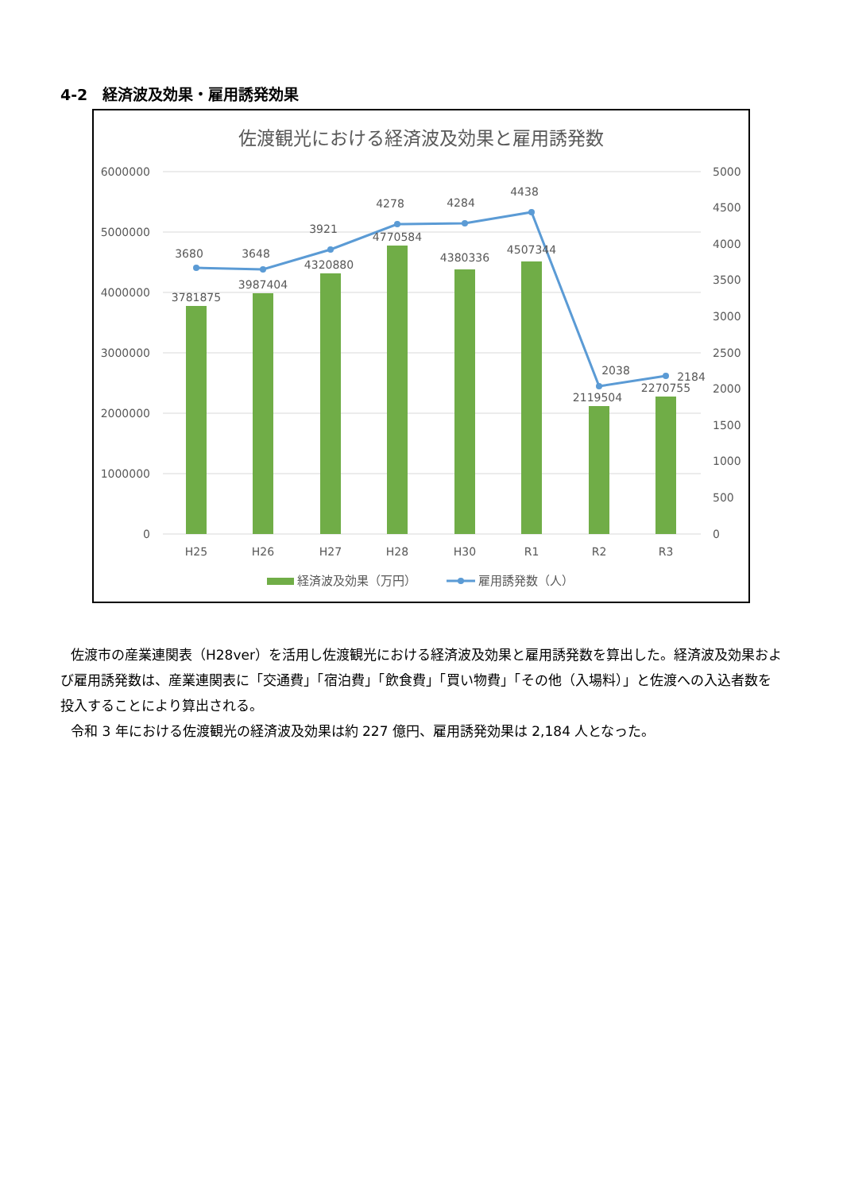4-2　経済波及効果・雇用誘発効果
佐渡観光における経済波及効果と雇用誘発数
6000000
5000000
4000000
3000000
2000000
1000000
0
5000
4500
4000
3500
3000
2500
2000
1500
1000
500
0
3781875
3987404
4320880
4770584
4380336
4507344
2119504
2270755
3680
3648
3921
4278
4284
4438
2038
2184
H25
H26
H27
H28
H30
R1
R2
R3
経済波及効果（万円）
雇用誘発数（人）
佐渡市の産業連関表（H28ver）を活用し佐渡観光における経済波及効果と雇用誘発数を算出した。経済波及効果および雇用誘発数は、産業連関表に「交通費」「宿泊費」「飲食費」「買い物費」「その他（入場料）」と佐渡への入込者数を投入することにより算出される。
令和 3 年における佐渡観光の経済波及効果は約 227 億円、雇用誘発効果は 2,184 人となった。